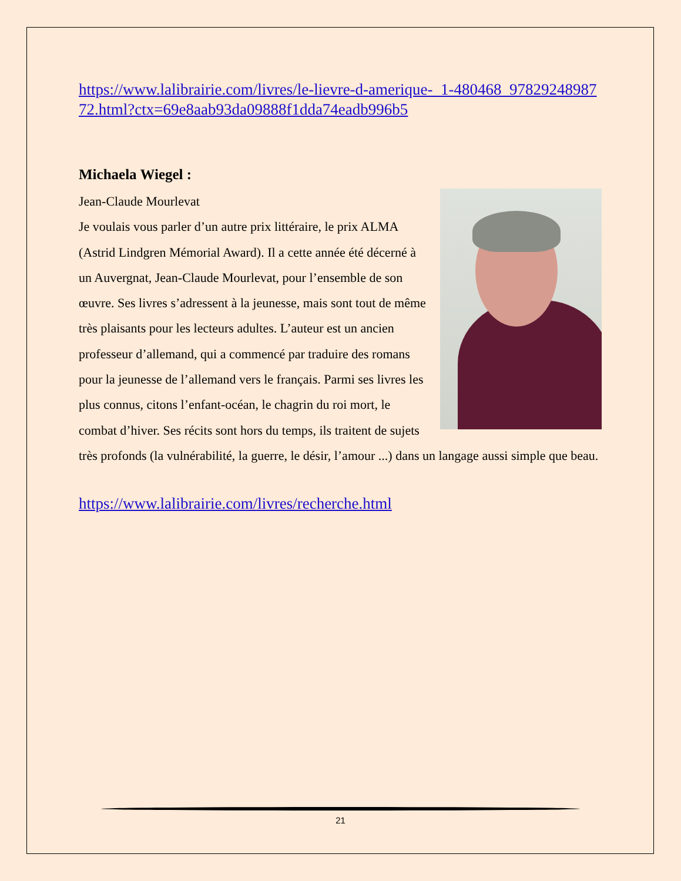https://www.lalibrairie.com/livres/le-lievre-d-amerique-_1-480468_9782924898772.html?ctx=69e8aab93da09888f1dda74eadb996b5
Michaela Wiegel :
Jean-Claude Mourlevat
Je voulais vous parler d’un autre prix littéraire, le prix ALMA (Astrid Lindgren Mémorial Award). Il a cette année été décerné à un Auvergnat, Jean-Claude Mourlevat, pour l’ensemble de son œuvre. Ses livres s’adressent à la jeunesse, mais sont tout de même très plaisants pour les lecteurs adultes. L’auteur est un ancien professeur d’allemand, qui a commencé par traduire des romans pour la jeunesse de l’allemand vers le français. Parmi ses livres les plus connus, citons l’enfant-océan, le chagrin du roi mort, le combat d’hiver. Ses récits sont hors du temps, ils traitent de sujets très profonds (la vulnérabilité, la guerre, le désir, l’amour ...) dans un langage aussi simple que beau.
https://www.lalibrairie.com/livres/recherche.html
21